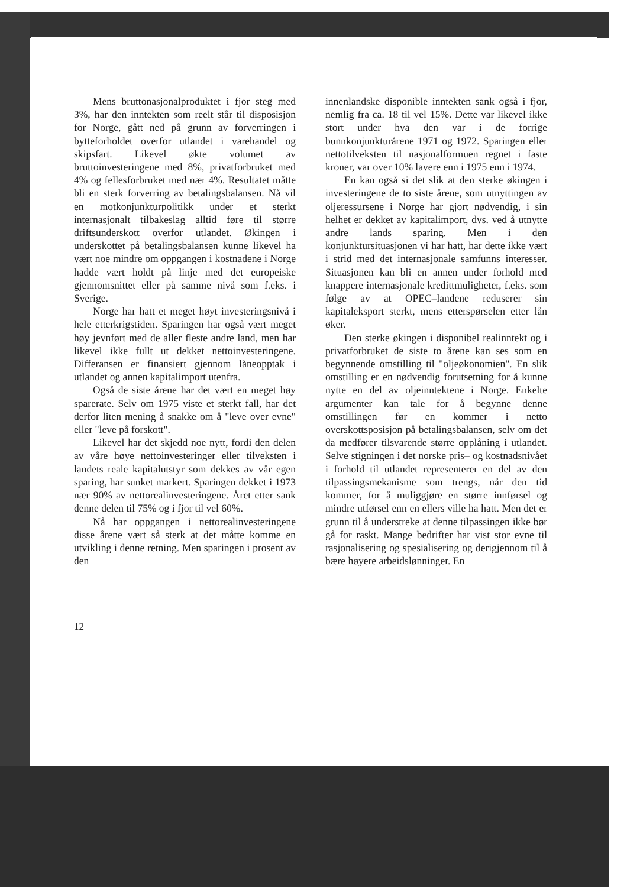Mens bruttonasjonalproduktet i fjor steg med 3%, har den inntekten som reelt står til disposisjon for Norge, gått ned på grunn av forverringen i bytteforholdet overfor utlandet i varehandel og skipsfart. Likevel økte volumet av bruttoinvesteringene med 8%, privatforbruket med 4% og fellesforbruket med nær 4%. Resultatet måtte bli en sterk forverring av betalingsbalansen. Nå vil en motkonjunkturpolitikk under et sterkt internasjonalt tilbakeslag alltid føre til større driftsunderskott overfor utlandet. Økingen i underskottet på betalingsbalansen kunne likevel ha vært noe mindre om oppgangen i kostnadene i Norge hadde vært holdt på linje med det europeiske gjennomsnittet eller på samme nivå som f.eks. i Sverige.
Norge har hatt et meget høyt investeringsnivå i hele etterkrigstiden. Sparingen har også vært meget høy jevnført med de aller fleste andre land, men har likevel ikke fullt ut dekket nettoinvesteringene. Differansen er finansiert gjennom låneopptak i utlandet og annen kapitalimport utenfra.
Også de siste årene har det vært en meget høy sparerate. Selv om 1975 viste et sterkt fall, har det derfor liten mening å snakke om å "leve over evne" eller "leve på forskott".
Likevel har det skjedd noe nytt, fordi den delen av våre høye nettoinvesteringer eller tilveksten i landets reale kapitalutstyr som dekkes av vår egen sparing, har sunket markert. Sparingen dekket i 1973 nær 90% av nettorealinvesteringene. Året etter sank denne delen til 75% og i fjor til vel 60%.
Nå har oppgangen i nettorealinvesteringene disse årene vært så sterk at det måtte komme en utvikling i denne retning. Men sparingen i prosent av den
innenlandske disponible inntekten sank også i fjor, nemlig fra ca. 18 til vel 15%. Dette var likevel ikke stort under hva den var i de forrige bunnkonjunkturårene 1971 og 1972. Sparingen eller nettotilveksten til nasjonalformuen regnet i faste kroner, var over 10% lavere enn i 1975 enn i 1974.
En kan også si det slik at den sterke økingen i investeringene de to siste årene, som utnyttingen av oljeressursene i Norge har gjort nødvendig, i sin helhet er dekket av kapitalimport, dvs. ved å utnytte andre lands sparing. Men i den konjunktursituasjonen vi har hatt, har dette ikke vært i strid med det internasjonale samfunns interesser. Situasjonen kan bli en annen under forhold med knappere internasjonale kredittmuligheter, f.eks. som følge av at OPEC–landene reduserer sin kapitaleksport sterkt, mens etterspørselen etter lån øker.
Den sterke økingen i disponibel realinntekt og i privatforbruket de siste to årene kan ses som en begynnende omstilling til "oljeøkonomien". En slik omstilling er en nødvendig forutsetning for å kunne nytte en del av oljeinntektene i Norge. Enkelte argumenter kan tale for å begynne denne omstillingen før en kommer i netto overskottsposisjon på betalingsbalansen, selv om det da medfører tilsvarende større opplåning i utlandet. Selve stigningen i det norske pris– og kostnadsnivået i forhold til utlandet representerer en del av den tilpassingsmekanisme som trengs, når den tid kommer, for å muliggjøre en større innførsel og mindre utførsel enn en ellers ville ha hatt. Men det er grunn til å understreke at denne tilpassingen ikke bør gå for raskt. Mange bedrifter har vist stor evne til rasjonalisering og spesialisering og derigjennom til å bære høyere arbeidslønninger. En
12